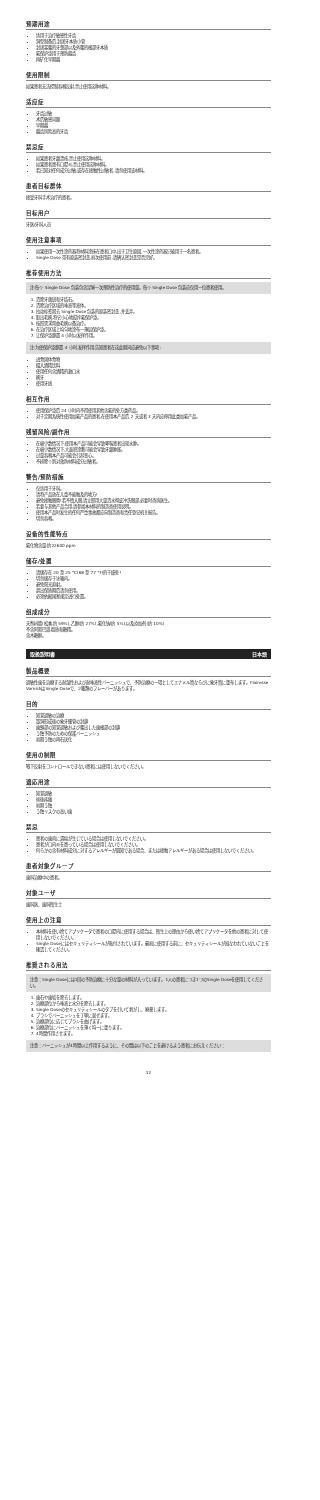预期用途
适用于治疗敏感性牙齿
洞型制备后,封闭牙本质小管
封闭暴露的牙颈部以及外露的根部牙本质
氟保护漆用于预防龋齿
再矿化早期龋
使用限制
如果患者无法控制吞咽反射,禁止使用这种材料。
适应症
牙齿过敏
术后敏感问题
早期龋
龋齿风险高的牙齿
禁忌症
如果患者牙龈溃疡,禁止使用这种材料。
如果患者患有口腔炎,禁止使用这种材料。
若已知对任何成分过敏,或存在接触性过敏者,请勿使用该材料。
患者目标群体
接受牙科手术治疗的患者。
目标用户
牙医/牙科人员
使用注意事项
如果使用一次性涂药器将材料涂抹在患者口中,出于卫生原因,一次性涂药器只能用于一名患者。
Single Dose 带有原装密封盖,初次使用前,请确认密封盖是否完好。
推荐使用方法
注:每个 Single Dose 包装包含足够一次预防性治疗的使用量。每个 Single Dose 包装应仅用一位患者使用。
1. 清除牙菌斑和牙结石。
2. 清除治疗区域的唾液等液体。
3. 拉动标签揭去 Single Dose 包装的原装密封盖,并丢弃。
4. 取出毛刷,将它小心地搅拌氟保护漆。
5. 按照需求弯曲毛刷以备治疗。
6. 在治疗区域上均匀地涂布一薄层保护漆。
7. 让保护漆静置 4 小时以发挥作用。
注:为使保护漆静置 4 小时,发挥作用,告知患者在这此期间应避免以下事项:
进食固体食物
摄入酒精饮料
使用任何含酒精的漱口水
刷牙
使用牙线
相互作用
使用保护漆后 24 小时内不得使用其他含氟的处方类药品。
对于定期系统性使用加氟产品的患者,在使用本产品后 2 天或者 3 天内应停用此类加氟产品。
残留风险/副作用
在极少数情况下,使用本产品可能会导致哮喘患者出现水肿。
在极少数情况下,大面积涂敷可能会导致牙龈肿胀。
过量吞咽本产品可能会引起恶心。
不排除个别对效防材料成分过敏者。
警告/预防措施
仅适用于牙科。
请将产品放在儿童不能触及的地方!
避免接触眼睛!若不慎入眼,请立即用大量清水彻底冲洗眼部,必要时咨询医生。
若要与其他产品合用,请参阅本材料的制造商使用说明。
使用本产品时发生的任何严重事故都应向制造商和责任登记机关报告。
切勿吞咽。
设备的性能特点
氟化物含量:约22600 ppm
储存/处置
请储存在 20 至 25 °C(68 至 77 °F)的干燥处!
切勿储存于冰箱内。
避免阳光直射。
超出保质期后请勿使用。
必须依据国家规定进行处置。
组成成分
天然树脂(松香,约 59%),乙醇(约 27%),氟化钠(约 5%),以及添加剂(约 10%)
不含阿斯巴甜,麸质和糖精。
含木糖醇。
取扱説明書 日本語
製品概要
過敏性歯を治療する耐湿性および耐唾液性バーニッシュで、予防治療の一環としてエナメル質ならびに象牙質に塗布します。Flairesse VarnishはSingle Doseで、2種類のフレーバーがあります。
目的
知覚過敏の治療
窩洞形成後の象牙細管の封鎖
歯頸部の知覚過敏および露出した歯根部の封鎖
う蝕予防のための保護バーニッシュ
初期う蝕の再石灰化
使用の制限
嚥下反射をコントロールできない患者には使用しないでください。
適応用途
知覚過敏
術後疼痛
初期う蝕
う蝕リスクの高い歯
禁忌
患者の歯肉に潰瘍が生じている場合は使用しないでください。
患者が口内炎を患っている場合は使用しないでください。
何らかの含有材料成分に対するアレルギーが既知である場合、または接触アレルギーがある場合は使用しないでください。
患者対象グループ
歯科治療中の患者。
対象ユーザ
歯科医、歯科衛生士
使用上の注意
本材料を使い捨てアプリケータで患者の口腔内に使用する場合は、衛生上の理由から使い捨てアプリケータを他の患者に対して使用しないでください。
Single Doseにはセキュリティシールが貼付されています。最初に使用する前に、セキュリティシールが損なわれていないことを確認してください。
推奨される用法
注意：Single Doseには1回の予防治療に十分な量の材料が入っています。1人の患者につき1つのSingle Doseを使用してください。
1. 歯石や歯垢を除去します。
2. 治療部位から唾液と水分を除去します。
3. Single Doseのセキュリティシールのタブを引いて剥がし、廃棄します。
4. ブラシでバーニッシュを丁寧に混ぜます。
5. 治療部位に応じてブラシを曲げます。
6. 治療部位にバーニッシュを薄く均一に塗ります。
7. 4時間作用させます。
注意：バーニッシュが4時間以上作用するように、その間は以下のことを避けるよう患者にお伝えください：
12